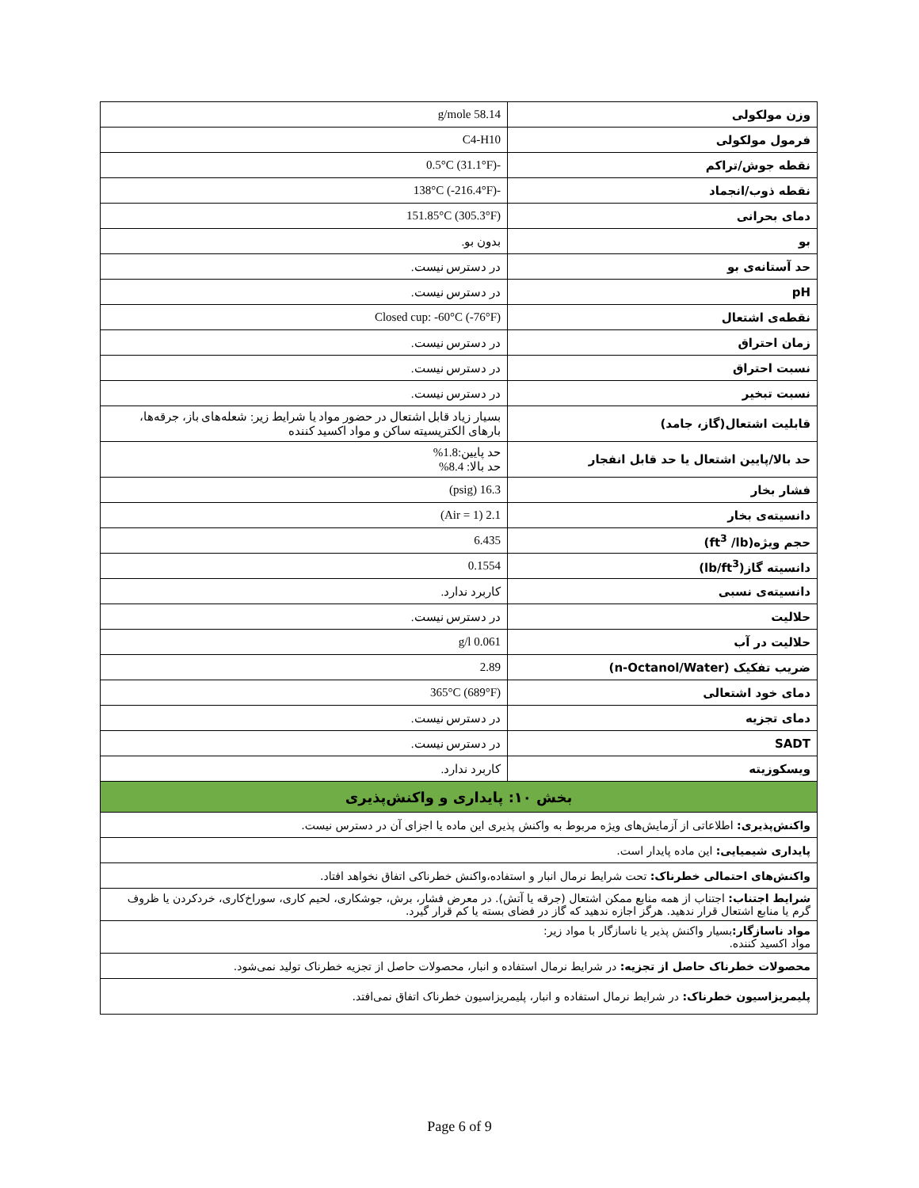| وزن مولکولی | 58.14 g/mole |
| فرمول مولکولی | C4-H10 |
| نقطه جوش/تراکم | -0.5°C (31.1°F) |
| نقطه ذوب/انجماد | -138°C (-216.4°F) |
| دمای بحرانی | 151.85°C (305.3°F) |
| بو | بدون بو. |
| حد آستانه‌ی بو | در دسترس نیست. |
| pH | در دسترس نیست. |
| نقطه‌ی اشتعال | Closed cup: -60°C (-76°F) |
| زمان احتراق | در دسترس نیست. |
| نسبت احتراق | در دسترس نیست. |
| نسبت تبخیر | در دسترس نیست. |
| قابلیت اشتعال(گاز، جامد) | بسیار زیاد قابل اشتعال در حضور مواد یا شرایط زیر: شعله‌های باز، جرقه‌ها، بارهای الکتریسیته ساکن و مواد اکسید کننده |
| حد بالا/پایین اشتعال یا حد قابل انفجار | حد پایین:1.8% حد بالا: 8.4% |
| فشار بخار | 16.3 (psig) |
| دانسیته‌ی بخار | 2.1 (Air = 1) |
| حجم ویژه(ft<sup>3</sup> /lb) | 6.435 |
| دانسیته گاز(lb/ft<sup>3</sup>) | 0.1554 |
| دانسیته‌ی نسبی | کاربرد ندارد. |
| حلالیت | در دسترس نیست. |
| حلالیت در آب | 0.061 g/l |
| ضریب تفکیک (n-Octanol/Water) | 2.89 |
| دمای خود اشتعالی | 365°C (689°F) |
| دمای تجزیه | در دسترس نیست. |
| SADT | در دسترس نیست. |
| ویسکوزیته | کاربرد ندارد. |
| بخش ۱۰: پایداری و واکنش‌پذیری | |
| واکنش‌پذیری: اطلاعاتی از آزمایش‌های ویژه مربوط به واکنش پذیری این ماده یا اجزای آن در دسترس نیست. | |
| پایداری شیمیایی: این ماده پایدار است. | |
| واکنش‌های احتمالی خطرناک: تحت شرایط نرمال انبار و استفاده،واکنش خطرناکی اتفاق نخواهد افتاد. | |
| شرایط اجتناب: اجتناب از همه منابع ممکن اشتعال (جرقه یا آتش). در معرض فشار، برش، جوشکاری، لحیم کاری، سوراخ‌کاری، خردکردن یا ظروف گرم یا منابع اشتعال قرار ندهید. هرگز اجازه ندهید که گاز در فضای بسته یا کم قرار گیرد. | |
| مواد ناسازگار: بسیار واکنش پذیر یا ناسازگار با مواد زیر: مواد اکسید کننده. | |
| محصولات خطرناک حاصل از تجزیه: در شرایط نرمال استفاده و انبار، محصولات حاصل از تجزیه خطرناک تولید نمی‌شود. | |
| پلیمریزاسیون خطرناک: در شرایط نرمال استفاده و انبار، پلیمریزاسیون خطرناک اتفاق نمی‌افتد. | |
Page 6 of 9